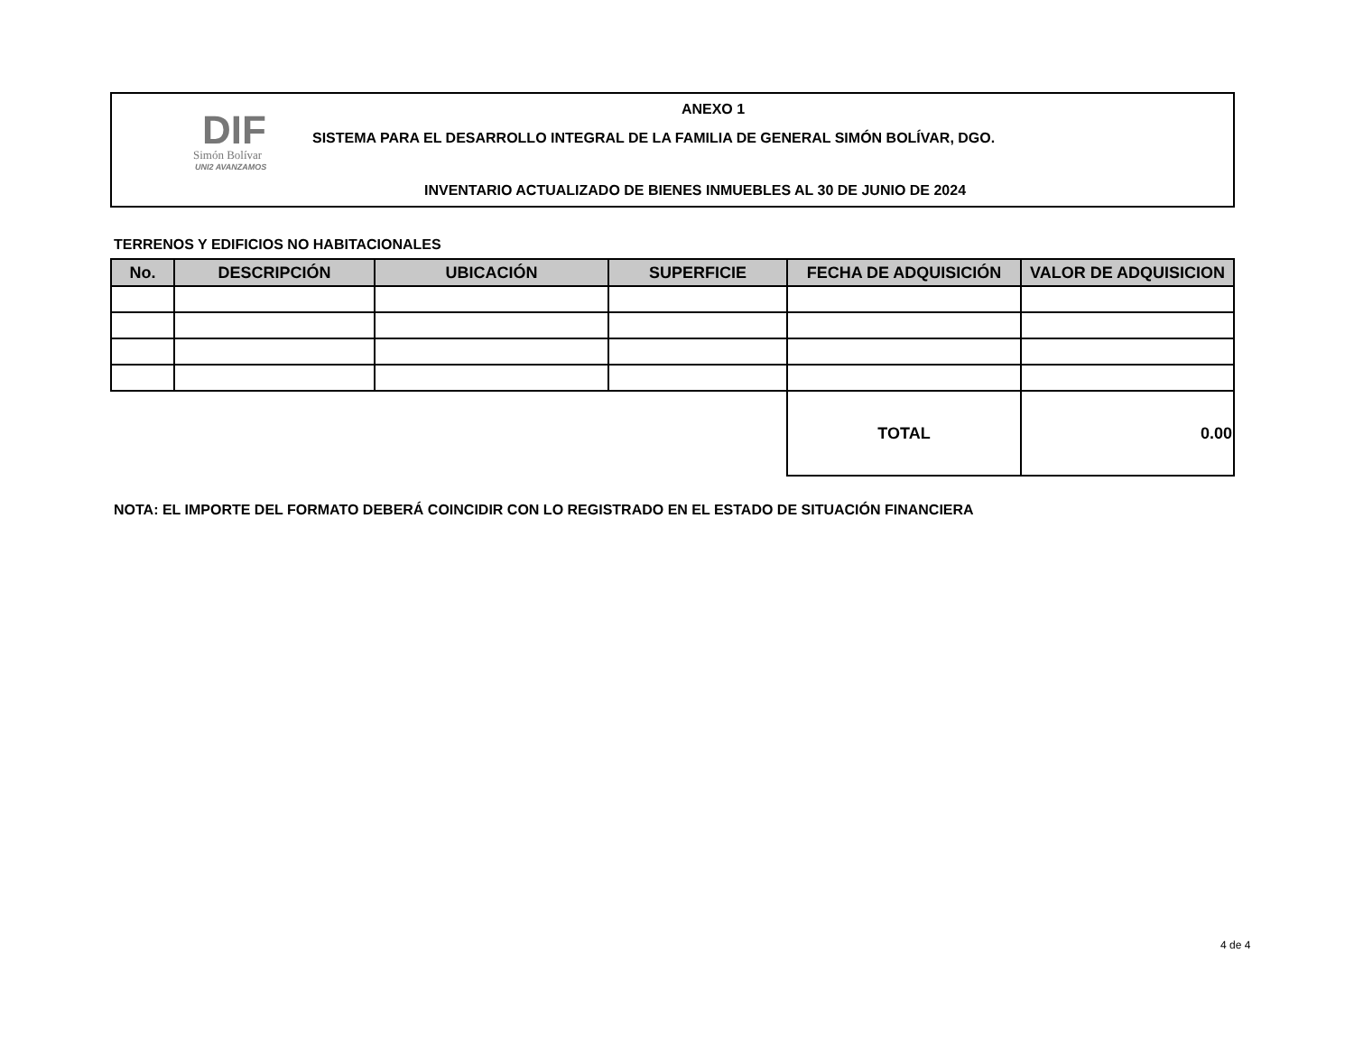DIF
Simón Bolívar
UNI2 AVANZAMOS
ANEXO 1
SISTEMA PARA EL DESARROLLO INTEGRAL DE LA FAMILIA DE GENERAL SIMÓN BOLÍVAR, DGO.
INVENTARIO ACTUALIZADO DE BIENES INMUEBLES AL 30 DE JUNIO DE 2024
TERRENOS Y EDIFICIOS NO HABITACIONALES
| No. | DESCRIPCIÓN | UBICACIÓN | SUPERFICIE | FECHA DE ADQUISICIÓN | VALOR DE ADQUISICION |
| --- | --- | --- | --- | --- | --- |
| | | | | TOTAL | 0.00 |
NOTA: EL IMPORTE DEL FORMATO DEBERÁ COINCIDIR CON LO REGISTRADO EN EL ESTADO DE SITUACIÓN FINANCIERA
4 de 4